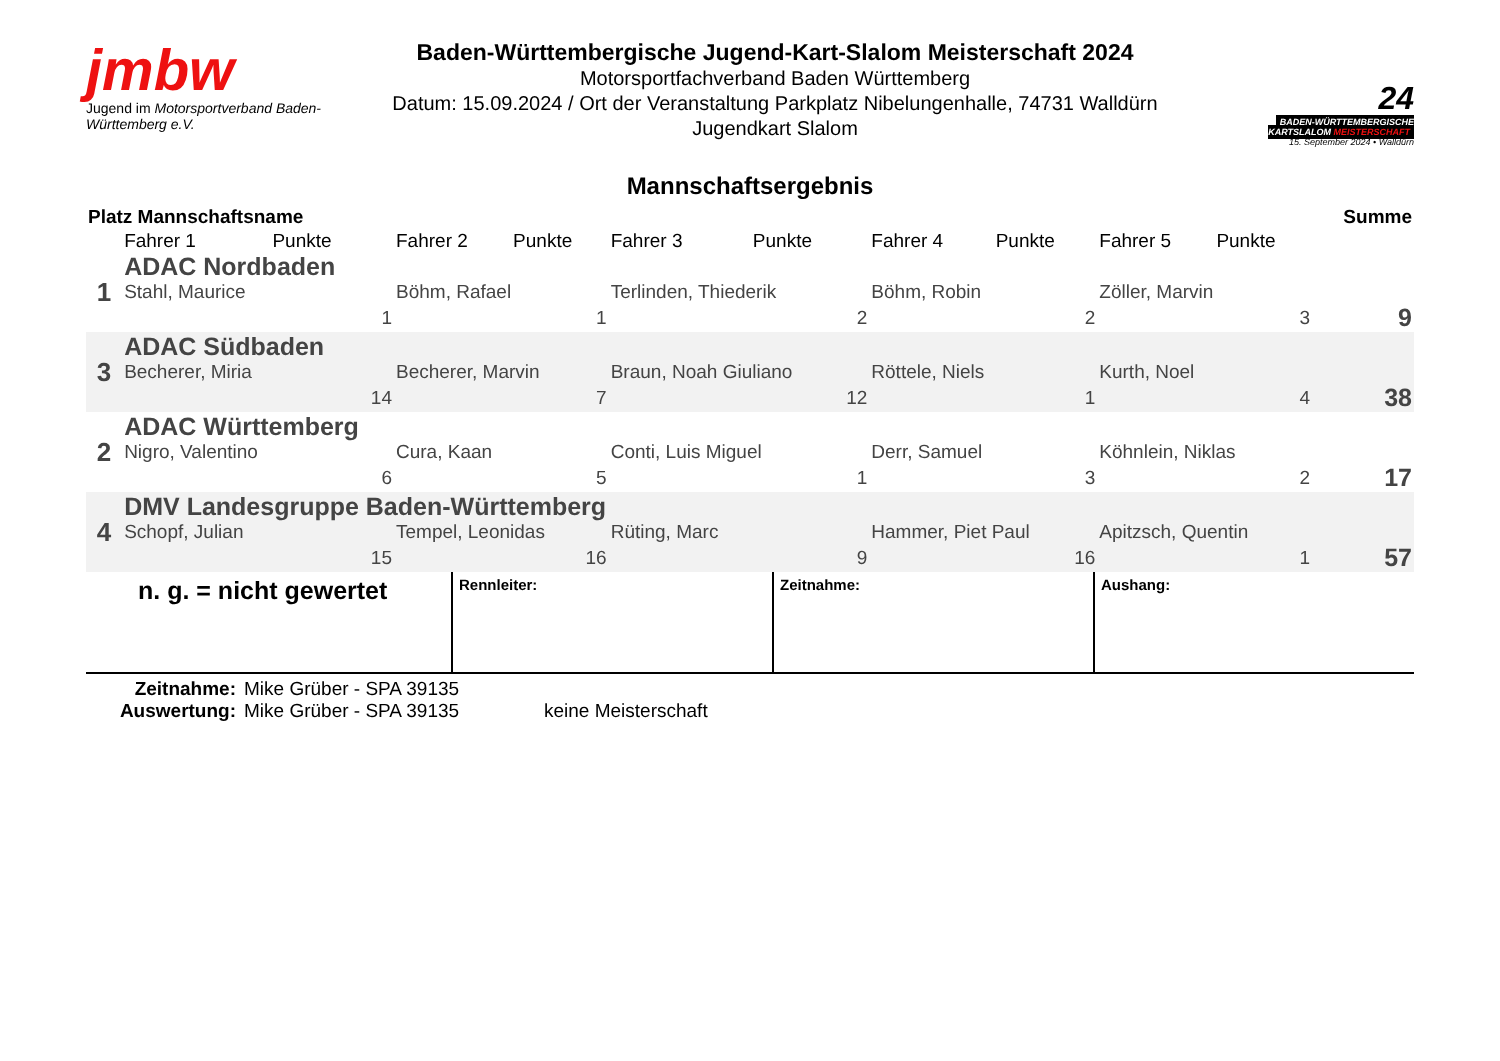jmbw
Jugend im Motorsportverband Baden-Württemberg e.V.
Baden-Württembergische Jugend-Kart-Slalom Meisterschaft 2024
Motorsportfachverband Baden Württemberg
Datum: 15.09.2024 / Ort der Veranstaltung Parkplatz Nibelungenhalle, 74731 Walldürn
Jugendkart Slalom
24
BADEN-WÜRTTEMBERGISCHE
KARTSLALOM MEISTERSCHAFT
15. September 2024 • Walldürn
Mannschaftsergebnis
| Platz Mannschaftsname | | | | | | | | | | | Summe |
| --- | --- | --- | --- | --- | --- | --- | --- | --- | --- | --- | --- |
| | Fahrer 1 | Punkte | Fahrer 2 | Punkte | Fahrer 3 | Punkte | Fahrer 4 | Punkte | Fahrer 5 | Punkte | |
| 1 | ADAC Nordbaden | | | | | | | | | | |
| | Stahl, Maurice | | Böhm, Rafael | | Terlinden, Thiederik | | Böhm, Robin | | Zöller, Marvin | | |
| | 1 | | 1 | | 2 | | 2 | | 3 | | 9 |
| 3 | ADAC Südbaden | | | | | | | | | | |
| | Becherer, Miria | | Becherer, Marvin | | Braun, Noah Giuliano | | Röttele, Niels | | Kurth, Noel | | |
| | 14 | | 7 | | 12 | | 1 | | 4 | | 38 |
| 2 | ADAC Württemberg | | | | | | | | | | |
| | Nigro, Valentino | | Cura, Kaan | | Conti, Luis Miguel | | Derr, Samuel | | Köhnlein, Niklas | | |
| | 6 | | 5 | | 1 | | 3 | | 2 | | 17 |
| 4 | DMV Landesgruppe Baden-Württemberg | | | | | | | | | | |
| | Schopf, Julian | | Tempel, Leonidas | | Rüting, Marc | | Hammer, Piet Paul | | Apitzsch, Quentin | | |
| | 15 | | 16 | | 9 | | 16 | | 1 | | 57 |
n. g. = nicht gewertet
Rennleiter: Zeitnahme: Aushang:
Zeitnahme:
Auswertung:
Mike Grüber - SPA 39135
Mike Grüber - SPA 39135
keine Meisterschaft